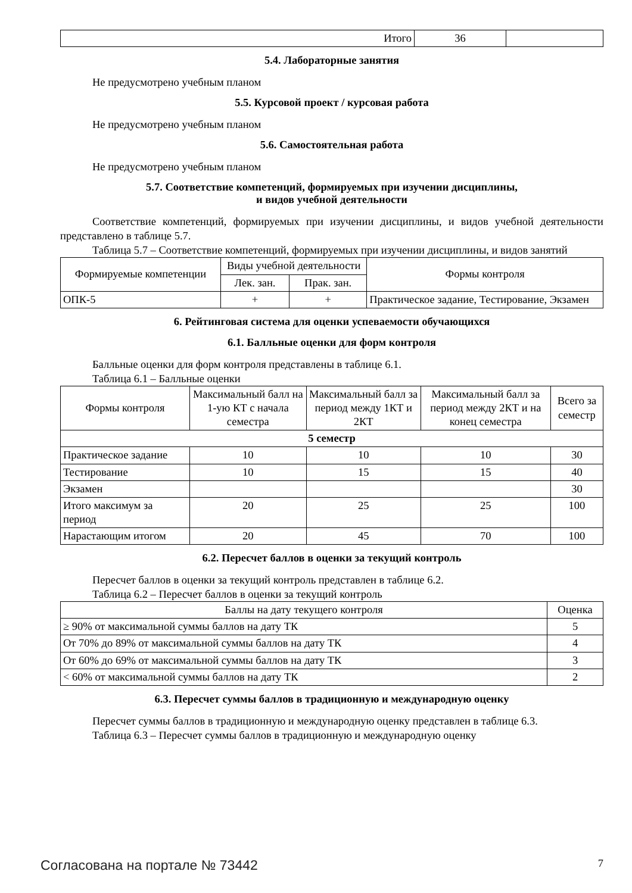| Итого | 36 | |
5.4. Лабораторные занятия
Не предусмотрено учебным планом
5.5. Курсовой проект / курсовая работа
Не предусмотрено учебным планом
5.6. Самостоятельная работа
Не предусмотрено учебным планом
5.7. Соответствие компетенций, формируемых при изучении дисциплины,
и видов учебной деятельности
Соответствие компетенций, формируемых при изучении дисциплины, и видов учебной деятельности представлено в таблице 5.7.
Таблица 5.7 – Соответствие компетенций, формируемых при изучении дисциплины, и видов занятий
| Формируемые компетенции | Виды учебной деятельности | | Формы контроля |
| --- | --- | --- | --- |
| | Лек. зан. | Прак. зан. | |
| ОПК-5 | + | + | Практическое задание, Тестирование, Экзамен |
6. Рейтинговая система для оценки успеваемости обучающихся
6.1. Балльные оценки для форм контроля
Балльные оценки для форм контроля представлены в таблице 6.1.
Таблица 6.1 – Балльные оценки
| Формы контроля | Максимальный балл на 1-ую КТ с начала семестра | Максимальный балл за период между 1КТ и 2КТ | Максимальный балл за период между 2КТ и на конец семестра | Всего за семестр |
| --- | --- | --- | --- | --- |
| 5 семестр | | | | |
| Практическое задание | 10 | 10 | 10 | 30 |
| Тестирование | 10 | 15 | 15 | 40 |
| Экзамен | | | | 30 |
| Итого максимум за период | 20 | 25 | 25 | 100 |
| Нарастающим итогом | 20 | 45 | 70 | 100 |
6.2. Пересчет баллов в оценки за текущий контроль
Пересчет баллов в оценки за текущий контроль представлен в таблице 6.2.
Таблица 6.2 – Пересчет баллов в оценки за текущий контроль
| Баллы на дату текущего контроля | Оценка |
| --- | --- |
| ≥ 90% от максимальной суммы баллов на дату ТК | 5 |
| От 70% до 89% от максимальной суммы баллов на дату ТК | 4 |
| От 60% до 69% от максимальной суммы баллов на дату ТК | 3 |
| < 60% от максимальной суммы баллов на дату ТК | 2 |
6.3. Пересчет суммы баллов в традиционную и международную оценку
Пересчет суммы баллов в традиционную и международную оценку представлен в таблице 6.3.
Таблица 6.3 – Пересчет суммы баллов в традиционную и международную оценку
Согласована на портале № 73442 7